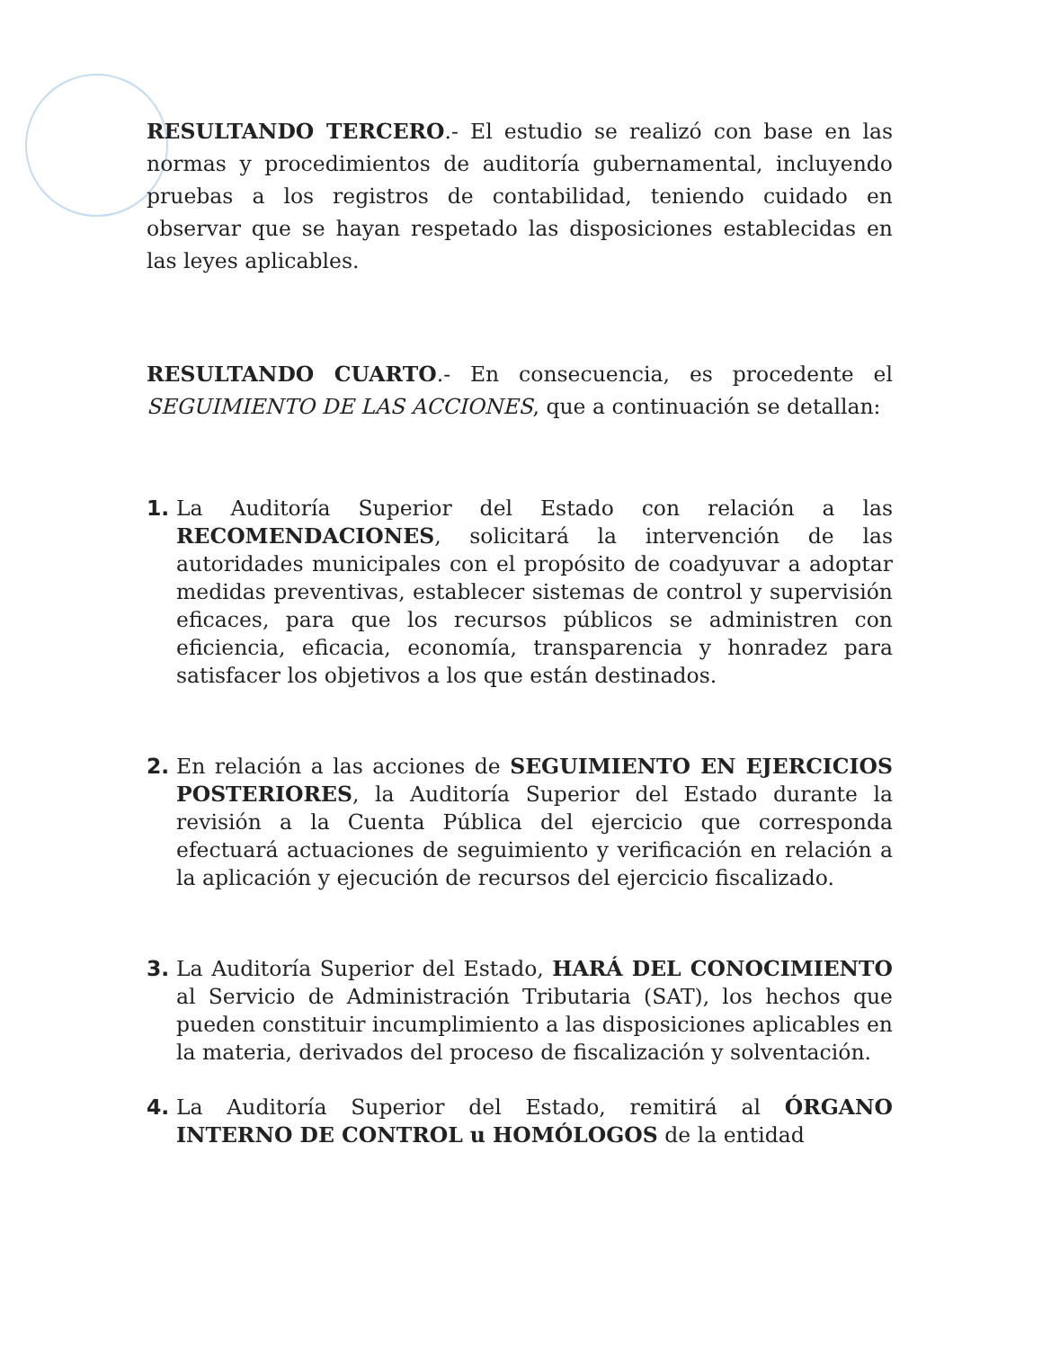RESULTANDO TERCERO.- El estudio se realizó con base en las normas y procedimientos de auditoría gubernamental, incluyendo pruebas a los registros de contabilidad, teniendo cuidado en observar que se hayan respetado las disposiciones establecidas en las leyes aplicables.
RESULTANDO CUARTO.- En consecuencia, es procedente el SEGUIMIENTO DE LAS ACCIONES, que a continuación se detallan:
1. La Auditoría Superior del Estado con relación a las RECOMENDACIONES, solicitará la intervención de las autoridades municipales con el propósito de coadyuvar a adoptar medidas preventivas, establecer sistemas de control y supervisión eficaces, para que los recursos públicos se administren con eficiencia, eficacia, economía, transparencia y honradez para satisfacer los objetivos a los que están destinados.
2. En relación a las acciones de SEGUIMIENTO EN EJERCICIOS POSTERIORES, la Auditoría Superior del Estado durante la revisión a la Cuenta Pública del ejercicio que corresponda efectuará actuaciones de seguimiento y verificación en relación a la aplicación y ejecución de recursos del ejercicio fiscalizado.
3. La Auditoría Superior del Estado, HARÁ DEL CONOCIMIENTO al Servicio de Administración Tributaria (SAT), los hechos que pueden constituir incumplimiento a las disposiciones aplicables en la materia, derivados del proceso de fiscalización y solventación.
4. La Auditoría Superior del Estado, remitirá al ÓRGANO INTERNO DE CONTROL u HOMÓLOGOS de la entidad